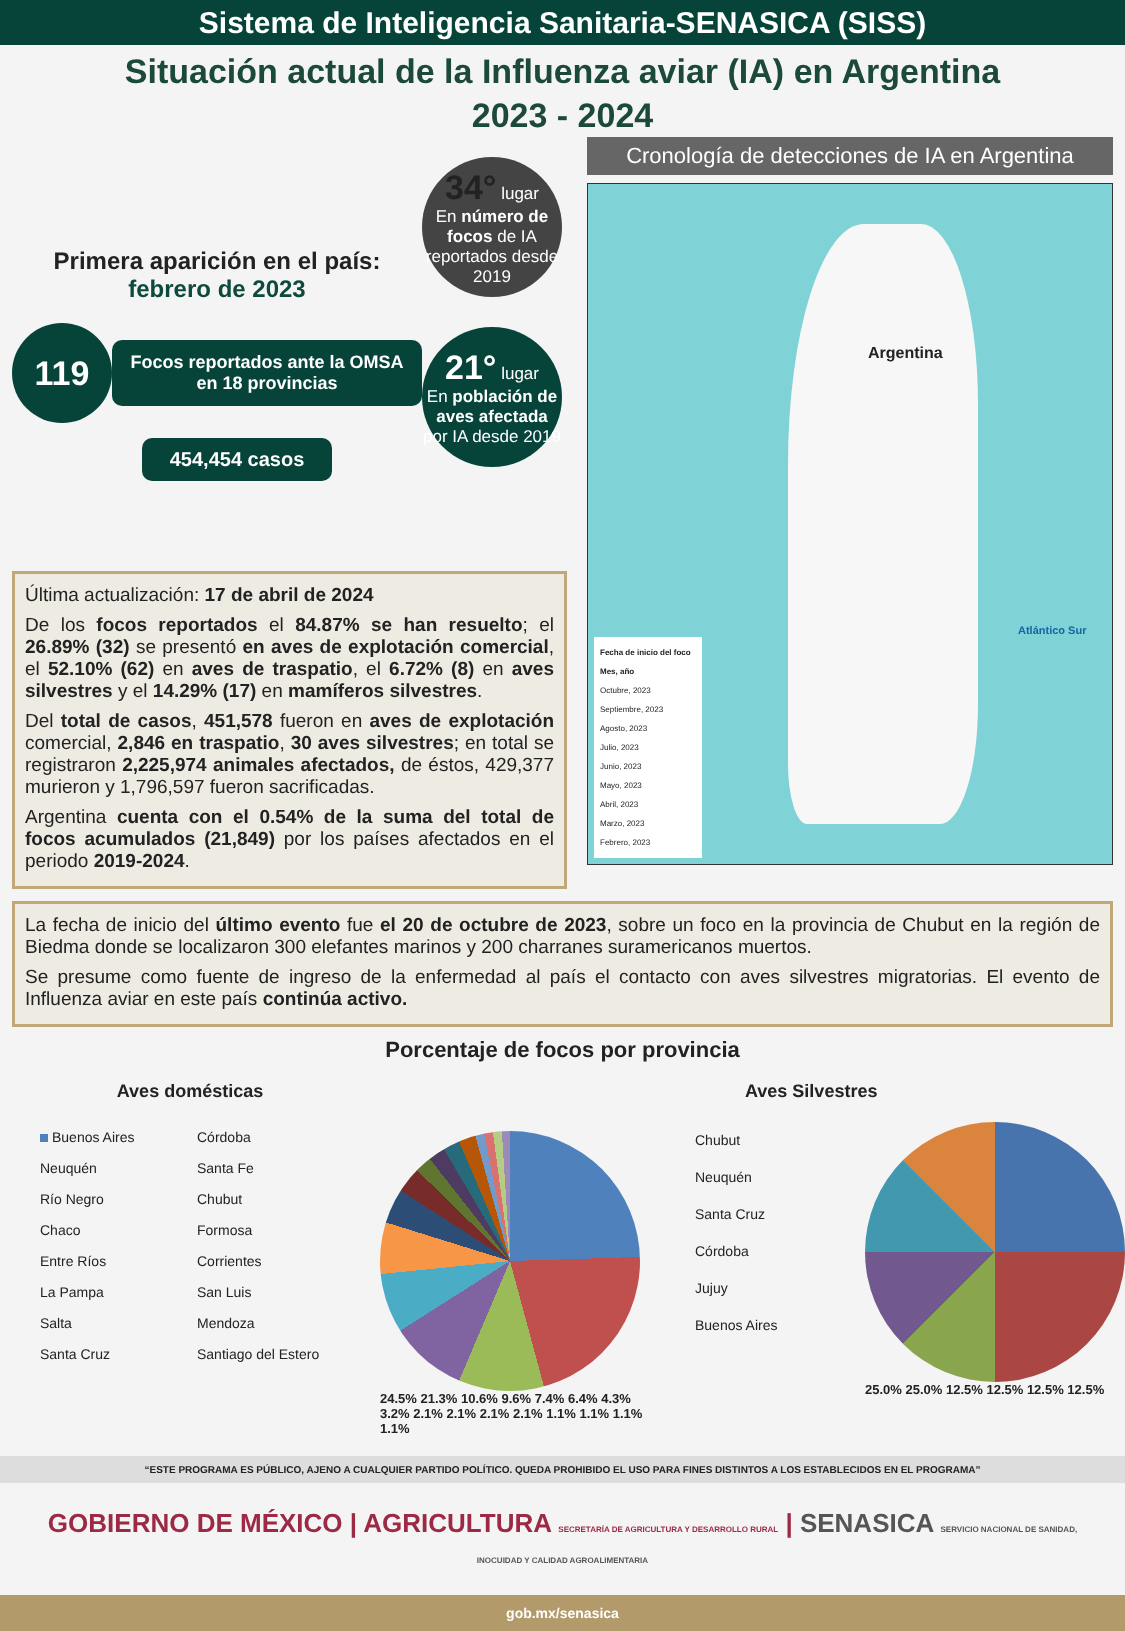Sistema de Inteligencia Sanitaria-SENASICA (SISS)
Situación actual de la Influenza aviar (IA) en Argentina
2023 - 2024
Primera aparición en el país:
febrero de 2023
119
Focos reportados ante la OMSA en 18 provincias
454,454 casos
34° lugar
En número de focos de IA reportados desde 2019
21° lugar
En población de aves afectada por IA desde 2019
Última actualización: 17 de abril de 2024
De los focos reportados el 84.87% se han resuelto; el 26.89% (32) se presentó en aves de explotación comercial, el 52.10% (62) en aves de traspatio, el 6.72% (8) en aves silvestres y el 14.29% (17) en mamíferos silvestres.
Del total de casos, 451,578 fueron en aves de explotación comercial, 2,846 en traspatio, 30 aves silvestres; en total se registraron 2,225,974 animales afectados, de éstos, 429,377 murieron y 1,796,597 fueron sacrificadas.
Argentina cuenta con el 0.54% de la suma del total de focos acumulados (21,849) por los países afectados en el periodo 2019-2024.
Cronología de detecciones de IA en Argentina
Argentina
Atlántico Sur
Fecha de inicio del foco
Mes, año
Octubre, 2023
Septiembre, 2023
Agosto, 2023
Julio, 2023
Junio, 2023
Mayo, 2023
Abril, 2023
Marzo, 2023
Febrero, 2023
La fecha de inicio del último evento fue el 20 de octubre de 2023, sobre un foco en la provincia de Chubut en la región de Biedma donde se localizaron 300 elefantes marinos y 200 charranes suramericanos muertos.
Se presume como fuente de ingreso de la enfermedad al país el contacto con aves silvestres migratorias. El evento de Influenza aviar en este país continúa activo.
Porcentaje de focos por provincia
Aves domésticas
Buenos Aires
Neuquén
Río Negro
Chaco
Entre Ríos
La Pampa
Salta
Santa Cruz
Córdoba
Santa Fe
Chubut
Formosa
Corrientes
San Luis
Mendoza
Santiago del Estero
24.5% 21.3% 10.6% 9.6% 7.4% 6.4% 4.3% 3.2% 2.1% 2.1% 2.1% 2.1% 1.1% 1.1% 1.1% 1.1%
Aves Silvestres
Chubut
Neuquén
Santa Cruz
Córdoba
Jujuy
Buenos Aires
25.0% 25.0% 12.5% 12.5% 12.5% 12.5%
“ESTE PROGRAMA ES PÚBLICO, AJENO A CUALQUIER PARTIDO POLÍTICO. QUEDA PROHIBIDO EL USO PARA FINES DISTINTOS A LOS ESTABLECIDOS EN EL PROGRAMA”
GOBIERNO DE MÉXICO | AGRICULTURA SECRETARÍA DE AGRICULTURA Y DESARROLLO RURAL | SENASICA SERVICIO NACIONAL DE SANIDAD, INOCUIDAD Y CALIDAD AGROALIMENTARIA
gob.mx/senasica